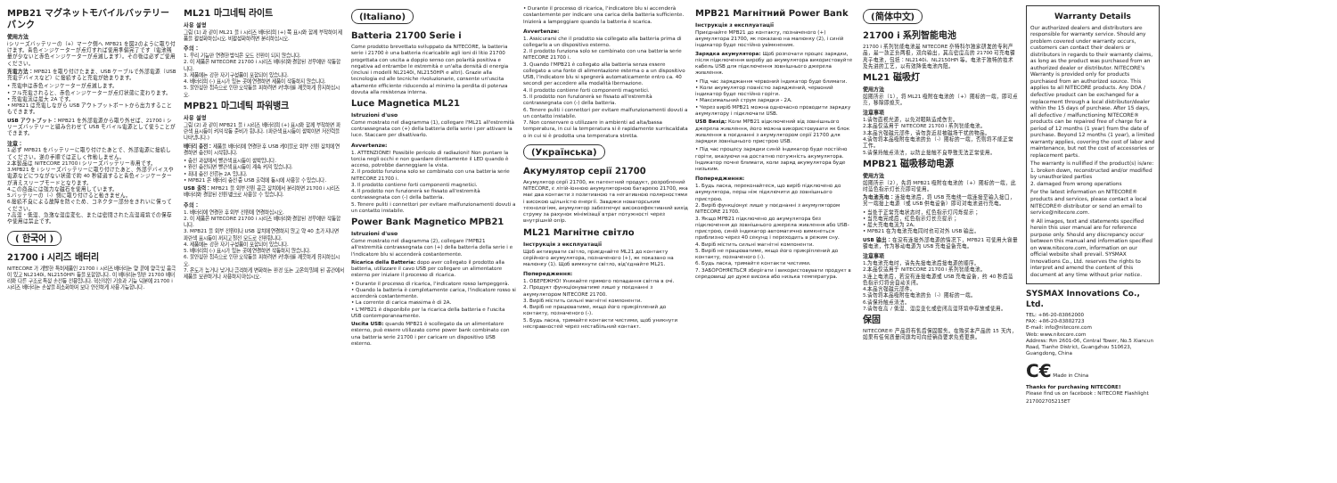MPB21 マグネットモバイルバッテリー パンク
使用方法
iシリーズバッテリーの（+）マーク側へ MPB21 を図2のように取り付けます。青色インジケーターが点灯すれば使用準備完了です（電池残量が少ないと赤色インジケーターが点滅します）。その後は必ずご使用ください。
充電方法：MPB21 を取り付けたまま、USB ケーブルで外部電源（USB 充電デバイスなど）に接続すると充電が始まります。
• 充電中は赤色インジケーターが点滅します。
• フル充電されると、赤色インジケーターが点灯状態に変わります。
• 充電電流は最大 2A です。
• MPB21 は充電しながら USB アウトプットポートから出力することもできます。
USB アウトプット：MPB21 を外部電源から取り外せば、21700 i シリーズバッテリーと組み合わせて USB モバイル電源として使うことができます。
注意：
1.必ず MPB21 をバッテリーに取り付けたあとで、外部電源に接続してください。逆の手順では正しく作動しません。
2.本製品は NITECORE 21700 i シリーズバッテリー専用です。
3.MPB21 を i シリーズバッテリーに取り付けたあと、外部デバイスや電源などにつながない状態で約 40 秒経過すると青色インジケーターが消えスリープモードとなります。
4.この商品には強力な磁石を使用しています。
5.バッテリーの（-）側に取り付けると動きません。
6.接続不良による故障を防ぐため、コネクター部分をきれいに保ってください。
7.高温・低温、急激な温度変化、または密閉された高温環境での保存や使用は禁止です。
( 한국어 )
21700 i 시리즈 배터리
NITECORE 가 개발한 특허제품인 21700 i 시리즈 배터리는 양 끝에 양극 및 음극이 있고 NL2140i, NL2150HPi 등을 포함합니다. 이 배터리는 일반 21700 배터리와 다른 구조로 특정 손전등 전용입니다. 혁신적인 기술과 기능 덕분에 21700 i 시리즈 배터리는 손상을 최소화하며 보다 안전하게 사용 가능합니다.
ML21 마그네틱 라이트
사용 설명
그림 (1) 과 같이 ML21 을 i 시리즈 배터리의 (+) 쪽 표시와 함께 부착하여 제품을 활성화하십시오. 비활성화하려면 분리하십시오.
주의：
1. 우리 기능만 연결한 방식은 모드 전환이 되지 않습니다.
2. 이 제품은 NITECORE 21700 i 시리즈 배터리와 결합된 경우에만 작동합니다.
3. 제품에는 강한 자기 구성품이 포함되어 있습니다.
4. 배터리의 (-) 표시가 있는 곳에 연결하면 제품이 작동하지 않습니다.
5. 불안정한 접촉으로 인한 오작동을 피하려면 커넥터를 깨끗하게 유지하십시오.
MPB21 마그네틱 파워뱅크
사용 설명
그림 (2) 과 같이 MPB21 을 i 시리즈 배터리의 (+) 표시와 함께 부착하면 파란색 표시등이 켜져 작동 준비가 됩니다. (파란색 표시등이 깜박이면 저전력을 나타냅니다.)
배터리 충전：제품을 배터리에 연결한 후 USB 케이블로 외부 전원 장치에 연결하면 충전이 시작됩니다.
• 충전 과정에서 빨간색 표시등이 깜박입니다.
• 완전 충전되면 빨간색 표시등이 계속 켜져 있습니다.
• 최대 충전 전류는 2A 입니다.
• MPB21 은 배터리 충전 중 USB 출력에 동시에 사용할 수 있습니다.
USB 출력：MPB21 을 외부 전원 공급 장치에서 분리하면 21700 i 시리즈 배터리와 결합된 전원 뱅크로 사용할 수 있습니다.
주의：
1. 배터리에 연결한 후 외부 전원에 연결하십시오.
2. 이 제품은 NITECORE 21700 i 시리즈 배터리와 결합된 경우에만 작동합니다.
3. MPB21 을 외부 전원이나 USB 장치에 연결하지 않고 약 40 초가 지나면 파란색 표시등이 꺼지고 절전 모드로 전환됩니다.
4. 제품에는 강한 자기 구성품이 포함되어 있습니다.
5. 배터리의 (-) 표시가 있는 곳에 연결하면 작동하지 않습니다.
6. 불안정한 접촉으로 인한 오작동을 피하려면 커넥터를 깨끗하게 유지하십시오.
7. 온도가 높거나 낮거나 급격하게 변화하는 환경 또는 고온의 밀폐 된 공간에서 제품을 보관하거나 사용하지 마십시오.
(Italiano)
Batteria 21700 Serie i
Come prodotto brevettato sviluppato da NITECORE, la batteria serie i 21700 è una batteria ricaricabile agli ioni di litio 21700 progettata con uscita a doppio senso con polarità positiva e negativa ad entrambe le estremità e un'alta densità di energia (inclusi i modelli NL2140i, NL2150HPi e altri). Grazie alla tecnologia ed alle tecniche rivoluzionarie, consente un'uscita altamente efficiente riducendo al minimo la perdita di potenza dovuta alla resistenza interna.
Luce Magnetica ML21
Istruzioni d'uso
Come mostrato nel diagramma (1), collegare l'ML21 all'estremità contrassegnata con (+) della batteria della serie i per attivare la luce. Staccare per disattivarlo.
Avvertenze:
1. ATTENZIONE! Possibile pericolo di radiazioni! Non puntare la torcia negli occhi e non guardare direttamente il LED quando è acceso, potrebbe danneggiare la vista.
2. Il prodotto funziona solo se combinato con una batteria serie NITECORE 21700 i.
3. Il prodotto contiene forti componenti magnetici.
4. Il prodotto non funzionerà se fissato all'estremità contrassegnata con (-) della batteria.
5. Tenere puliti i connettori per evitare malfunzionamenti dovuti a un contatto instabile.
Power Bank Magnetico MPB21
Istruzioni d'uso
Come mostrato nel diagramma (2), collegare l'MPB21 all'estremità contrassegnata con (+) della batteria della serie i e l'indicatore blu si accenderà costantemente.
Ricarica della Batteria: dopo aver collegato il prodotto alla batteria, utilizzare il cavo USB per collegare un alimentatore esterno per iniziare il processo di ricarica.
• Durante il processo di ricarica, l'indicatore rosso lampeggerà.
• Quando la batteria è completamente carica, l'indicatore rosso si accenderà costantemente.
• La corrente di carica massima è di 2A.
• L'MPB21 è disponibile per la ricarica della batteria e l'uscita USB contemporaneamente.
Uscita USB: quando MPB21 è scollegato da un alimentatore esterno, può essere utilizzato come power bank combinato con una batteria serie 21700 i per caricare un dispositivo USB esterno.
• Durante il processo di ricarica, l'indicatore blu si accenderà costantemente per indicare una carica della batteria sufficiente. Inizierà a lampeggiare quando la batteria è scarica.
Avvertenze:
1. Assicurarsi che il prodotto sia collegato alla batteria prima di collegarlo a un dispositivo esterno.
2. Il prodotto funziona solo se combinato con una batteria serie NITECORE 21700 i.
3. Quando l'MPB21 è collegato alla batteria senza essere collegato a una fonte di alimentazione esterna o a un dispositivo USB, l'indicatore blu si spegnerà automaticamente entro ca. 40 secondi per accedere alla modalità Ibernazione.
4. Il prodotto contiene forti componenti magnetici.
5. Il prodotto non funzionerà se fissato all'estremità contrassegnata con (-) della batteria.
6. Tenere puliti i connettori per evitare malfunzionamenti dovuti a un contatto instabile.
7. Non conservare o utilizzare in ambienti ad alta/bassa temperatura, in cui la temperatura si è rapidamente surriscaldata o in cui si è prodotta una temperatura stretta.
(Українська)
Акумулятор серії 21700
Акумулятор серії 21700, як патентний продукт, розроблений NITECORE, є літій-іонною акумуляторною батареєю 21700, яка має два контакти з позитивною та негативною полярностями і високою щільністю енергії. Завдяки новаторським технологіям, акумулятор забезпечує високоефективний вихід струму за рахунок мінімізації втрат потужності через внутрішній опір.
ML21 Магнітне світло
Інструкція з експлуатації
Щоб активувати світло, приєднайте ML21 до контакту серійного акумулятора, позначеного (+), як показано на малюнку (1). Щоб вимкнути світло, від'єднайте ML21.
Попередження:
1. ОБЕРЕЖНО! Уникайте прямого попадання світла в очі.
2. Продукт функціонуватиме лише у поєднанні з акумулятором NITECORE 21700.
3. Виріб містить сильні магнітні компоненти.
4. Виріб не працюватиме, якщо його прикріплений до контакту, позначеного (-).
5. Будь ласка, тримайте контакти чистими, щоб уникнути несправностей через нестабільний контакт.
MPB21 Магнітний Power Bank
Інструкція з експлуатації
Приєднайте MPB21 до контакту, позначеного (+) акумулятора 21700, як показано на малюнку (2), і синій індикатор буде постійно увімкненим.
Зарядка акумулятора: Щоб розпочати процес зарядки, після підключення виробу до акумулятора використовуйте кабель USB для підключення зовнішнього джерела живлення.
• Під час заряджання червоний індикатор буде блимати.
• Коли акумулятор повністю заряджений, червоний індикатор буде постійно горіти.
• Максимальний струм зарядки - 2А.
• Через виріб MPB21 можна одночасно проводити зарядку акумулятору і підключати USB.
USB Вихід: Коли MPB21 відключений від зовнішнього джерела живлення, його можна використовувати як блок живлення в поєднанні з акумулятором серії 21700 для зарядки зовнішнього пристрою USB.
• Під час процесу зарядки синій індикатор буде постійно горіти, вказуючи на достатню потужність акумулятора. Індикатор почне блимати, коли заряд акумулятора буде низьким.
Попередження:
1. Будь ласка, переконайтеся, що виріб підключено до акумулятора, перш ніж підключити до зовнішнього пристрою.
2. Виріб функціонує лише у поєднанні з акумулятором NITECORE 21700.
3. Якщо MPB21 підключено до акумулятора без підключення до зовнішнього джерела живлення або USB-пристрою, синій індикатор автоматично вимкнеться приблизно через 40 секунд і переходить в режим сну.
4. Виріб містить сильні магнітні компоненти.
5. Виріб не працюватиме, якщо його прикріплений до контакту, позначеного (-).
6. Будь ласка, тримайте контакти чистими.
7. ЗАБОРОНЯЄТЬСЯ зберігати і використовувати продукт в середовищі де дуже висока або низька температура.
(简体中文)
21700 i 系列智能电池
21700 i 系列智能电池是 NITECORE 奈特科尔独家研发的专利产品，是一款正负两极，双向输出，其高密度高的 21700 可充电锂离子电池，包括：NL2140i、NL2150HPi 等。电池于独特的技术及先进的工艺，以有效降低电池内阻。
ML21 磁吸灯
使用方法
如图所示（1），将 ML21 吸附在电池的（+）图标的一端，即可点亮，移除即熄灭。
注意事项
1.请勿直视光源，以免对眼睛造成伤害。
2.本品仅适用于 NITECORE 21700 i 系列智能电池。
3.本品含强磁元部件，请勿靠近易被磁场干扰的物品。
4.请勿将本品吸附在电池的负（-）图标的一端，否则将不能正常工作。
5.请保持触点清洁，以防止接触不良导致无法正常使用。
MPB21 磁吸移动电源
使用方法
如图所示（2），先将 MPB21 吸附在电池的（+）图标的一端，此时蓝色指示灯长亮即可使用。
为电池充电：连接电池后，将 USB 充电线一端连接至输入接口，另一端接上电源（或 USB 供电设备）即可对电池进行充电。
• 当处于正常充电状态时，红色指示灯闪烁提示；
• 当充电完成后，红色指示灯长亮提示；
• 最大充电电流为 2A。
• MPB21 在为电池充电同时也可对外 USB 输出。
USB 输出：在没有连接外部电源的情况下，MPB21 可使用大容量锂电池，作为移动电源为 USB 充电设备充电。
注意事项
1.为电池充电时，请先先接电池后接电源的顺序。
2.本品仅适用于 NITECORE 21700 i 系列智能电池。
3.连上电池后，若没有连接电源或 USB 充电设备，约 40 秒后蓝色指示灯将会自动关闭。
4.本品含强磁元部件。
5.请勿将本品吸附在电池的负（-）图标的一端。
6.请保持触点清洁。
7.请勿在高 / 低温、温度变化或密闭高温环境中存放或使用。
保固
NITECORE® 产品将有售后保固服务。在购买本产品的 15 天内，如果有任何质量问题均可向经销商要求免费更换。
Warranty Details
Our authorized dealers and distributors are responsible for warranty service. Should any problem covered under warranty occurs, customers can contact their dealers or distributors in regards to their warranty claims, as long as the product was purchased from an authorized dealer or distributor. NITECORE's Warranty is provided only for products purchased from an authorized source. This applies to all NITECORE products. Any DOA / defective product can be exchanged for a replacement through a local distributor/dealer within the 15 days of purchase. After 15 days, all defective / malfunctioning NITECORE® products can be repaired free of charge for a period of 12 months (1 year) from the date of purchase. Beyond 12 months (1 year), a limited warranty applies, covering the cost of labor and maintenance, but not the cost of accessories or replacement parts.
The warranty is nullified if the product(s) is/are:
1. broken down, reconstructed and/or modified by unauthorized parties
2. damaged from wrong operations
For the latest information on NITECORE® products and services, please contact a local NITECORE® distributor or send an email to service@nitecore.com.
※ All images, text and statements specified herein this user manual are for reference purpose only. Should any discrepancy occur between this manual and information specified on www.nitecore.com, information on our official website shall prevail. SYSMAX Innovations Co., Ltd. reserves the rights to interpret and amend the content of this document at any time without prior notice.
SYSMAX Innovations Co., Ltd.
TEL: +86-20-83862000
FAX: +86-20-83882723
E-mail: info@nitecore.com
Web: www.nitecore.com
Address: Rm 2601-06, Central Tower, No.5 Xiancun Road, Tianhe District, Guangzhou 510623, Guangdong, China
C€ Made in China
Thanks for purchasing NITECORE!
Please find us on facebook : NITECORE Flashlight
217002705215ET